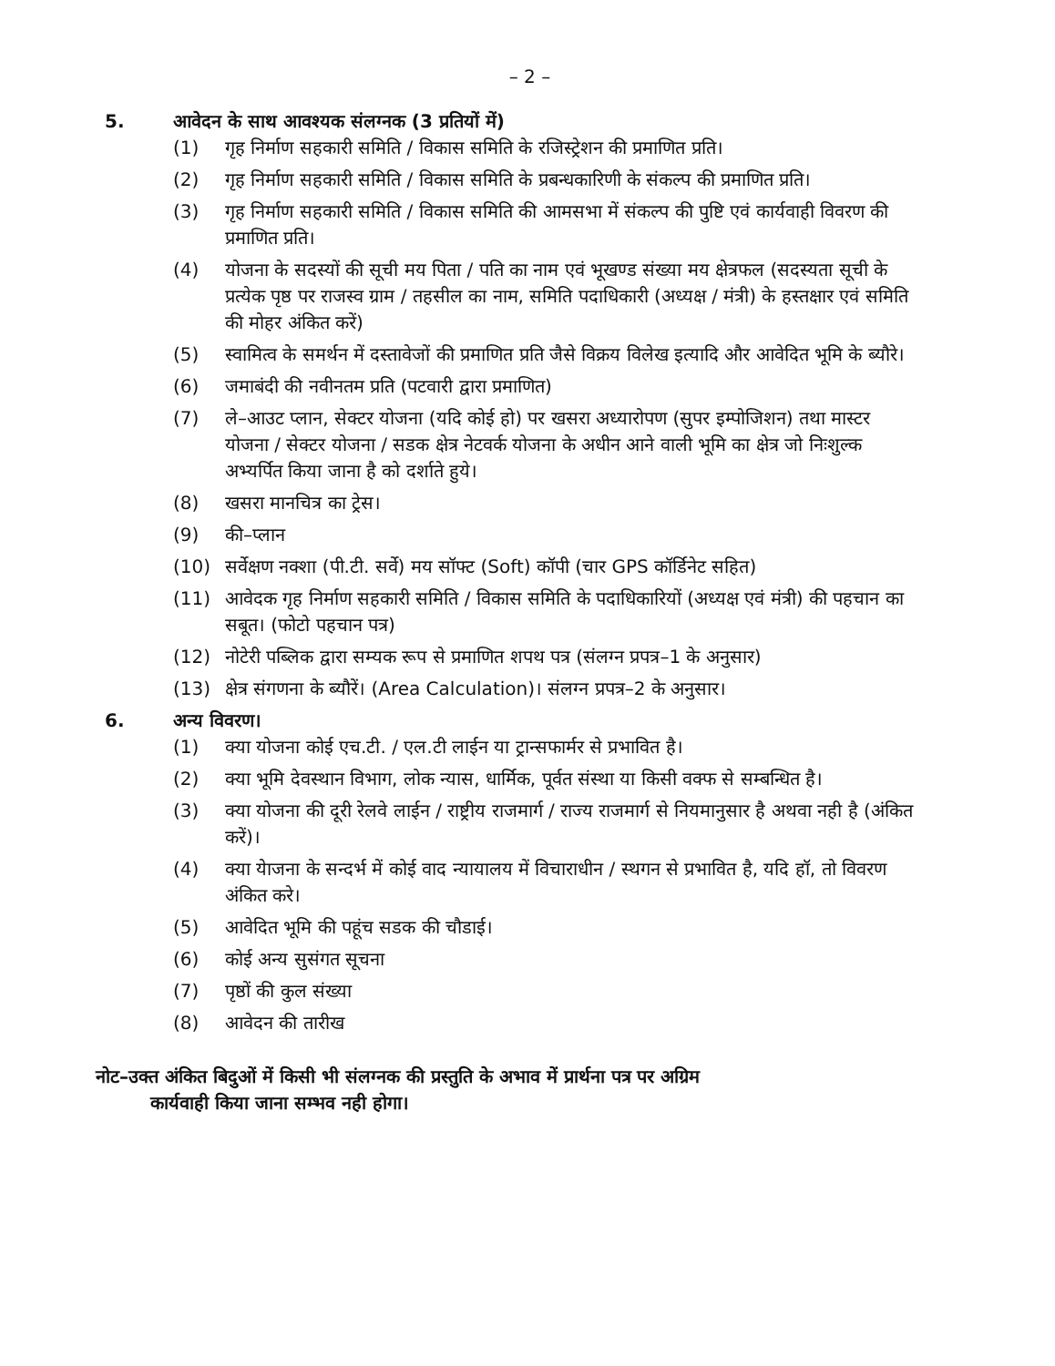– 2 –
5. आवेदन के साथ आवश्यक संलग्नक (3 प्रतियों में)
(1) गृह निर्माण सहकारी समिति / विकास समिति के रजिस्ट्रेशन की प्रमाणित प्रति।
(2) गृह निर्माण सहकारी समिति / विकास समिति के प्रबन्धकारिणी के संकल्प की प्रमाणित प्रति।
(3) गृह निर्माण सहकारी समिति / विकास समिति की आमसभा में संकल्प की पुष्टि एवं कार्यवाही विवरण की प्रमाणित प्रति।
(4) योजना के सदस्यों की सूची मय पिता / पति का नाम एवं भूखण्ड संख्या मय क्षेत्रफल (सदस्यता सूची के प्रत्येक पृष्ठ पर राजस्व ग्राम / तहसील का नाम, समिति पदाधिकारी (अध्यक्ष / मंत्री) के हस्तक्षार एवं समिति की मोहर अंकित करें)
(5) स्वामित्व के समर्थन में दस्तावेजों की प्रमाणित प्रति जैसे विक्रय विलेख इत्यादि और आवेदित भूमि के ब्यौरे।
(6) जमाबंदी की नवीनतम प्रति (पटवारी द्वारा प्रमाणित)
(7) ले–आउट प्लान, सेक्टर योजना (यदि कोई हो) पर खसरा अध्यारोपण (सुपर इम्पोजिशन) तथा मास्टर योजना / सेक्टर योजना / सडक क्षेत्र नेटवर्क योजना के अधीन आने वाली भूमि का क्षेत्र जो निःशुल्क अभ्यर्पित किया जाना है को दर्शाते हुये।
(8) खसरा मानचित्र का ट्रेस।
(9) की–प्लान
(10) सर्वेक्षण नक्शा (पी.टी. सर्वे) मय सॉफ्ट (Soft) कॉपी (चार GPS कॉर्डिनेट सहित)
(11) आवेदक गृह निर्माण सहकारी समिति / विकास समिति के पदाधिकारियों (अध्यक्ष एवं मंत्री) की पहचान का सबूत। (फोटो पहचान पत्र)
(12) नोटेरी पब्लिक द्वारा सम्यक रूप से प्रमाणित शपथ पत्र (संलग्न प्रपत्र–1 के अनुसार)
(13) क्षेत्र संगणना के ब्यौरें। (Area Calculation)। संलग्न प्रपत्र–2 के अनुसार।
6. अन्य विवरण।
(1) क्या योजना कोई एच.टी. / एल.टी लाईन या ट्रान्सफार्मर से प्रभावित है।
(2) क्या भूमि देवस्थान विभाग, लोक न्यास, धार्मिक, पूर्वत संस्था या किसी वक्फ से सम्बन्धित है।
(3) क्या योजना की दूरी रेलवे लाईन / राष्ट्रीय राजमार्ग / राज्य राजमार्ग से नियमानुसार है अथवा नही है (अंकित करें)।
(4) क्या येाजना के सन्दर्भ में कोई वाद न्यायालय में विचाराधीन / स्थगन से प्रभावित है, यदि हॉ, तो विवरण अंकित करे।
(5) आवेदित भूमि की पहूंच सडक की चौडाई।
(6) कोई अन्य सुसंगत सूचना
(7) पृष्ठों की कुल संख्या
(8) आवेदन की तारीख
नोट–उक्त अंकित बिदुओं में किसी भी संलग्नक की प्रस्तुति के अभाव में प्रार्थना पत्र पर अग्रिम
कार्यवाही किया जाना सम्भव नही होगा।